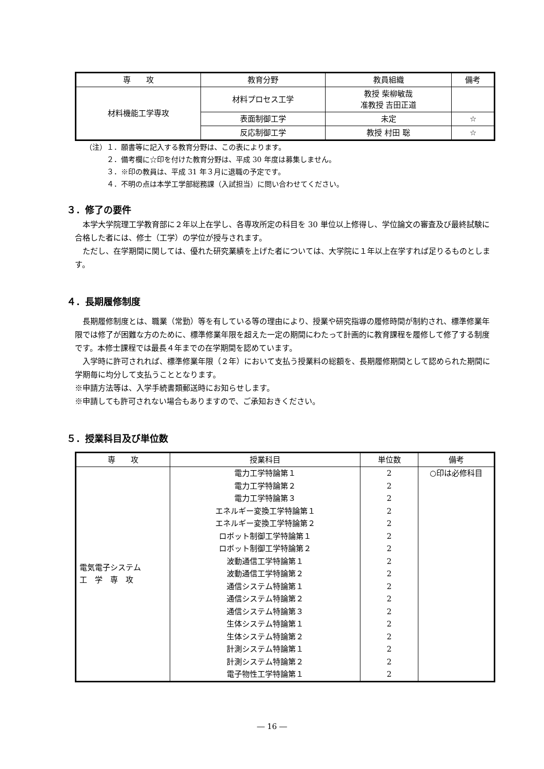| 専 攻 | 教育分野 | 教員組織 | 備考 |
| --- | --- | --- | --- |
| 材料機能工学専攻 | 材料プロセス工学 | 教授 柴柳敏哉 准教授 吉田正道 | |
| | 表面制御工学 | 未定 | ☆ |
| | 反応制御工学 | 教授 村田 聡 | ☆ |
（注）１．願書等に記入する教育分野は、この表によります。
　　　２．備考欄に☆印を付けた教育分野は、平成 30 年度は募集しません。
　　　３．※印の教員は、平成 31 年３月に退職の予定です。
　　　４．不明の点は本学工学部総務課（入試担当）に問い合わせてください。
３．修了の要件
　本学大学院理工学教育部に２年以上在学し、各専攻所定の科目を 30 単位以上修得し、学位論文の審査及び最終試験に合格した者には、修士（工学）の学位が授与されます。
　ただし、在学期間に関しては、優れた研究業績を上げた者については、大学院に１年以上在学すれば足りるものとします。
４．長期履修制度
　長期履修制度とは、職業（常勤）等を有している等の理由により、授業や研究指導の履修時間が制約され、標準修業年限では修了が困難な方のために、標準修業年限を超えた一定の期間にわたって計画的に教育課程を履修して修了する制度です。本修士課程では最長４年までの在学期間を認めています。
　入学時に許可されれば、標準修業年限（２年）において支払う授業料の総額を、長期履修期間として認められた期間に学期毎に均分して支払うこととなります。
※申請方法等は、入学手続書類郵送時にお知らせします。
※申請しても許可されない場合もありますので、ご承知おきください。
５．授業科目及び単位数
| 専 攻 | 授業科目 | 単位数 | 備考 |
| --- | --- | --- | --- |
| 電気電子システム 工 学 専 攻 | 電力工学特論第１ | 2 | ○印は必修科目 |
| | 電力工学特論第２ | 2 | |
| | 電力工学特論第３ | 2 | |
| | エネルギー変換工学特論第１ | 2 | |
| | エネルギー変換工学特論第２ | 2 | |
| | ロボット制御工学特論第１ | 2 | |
| | ロボット制御工学特論第２ | 2 | |
| | 波動通信工学特論第１ | 2 | |
| | 波動通信工学特論第２ | 2 | |
| | 通信システム特論第１ | 2 | |
| | 通信システム特論第２ | 2 | |
| | 通信システム特論第３ | 2 | |
| | 生体システム特論第１ | 2 | |
| | 生体システム特論第２ | 2 | |
| | 計測システム特論第１ | 2 | |
| | 計測システム特論第２ | 2 | |
| | 電子物性工学特論第１ | 2 | |
― 16 ―